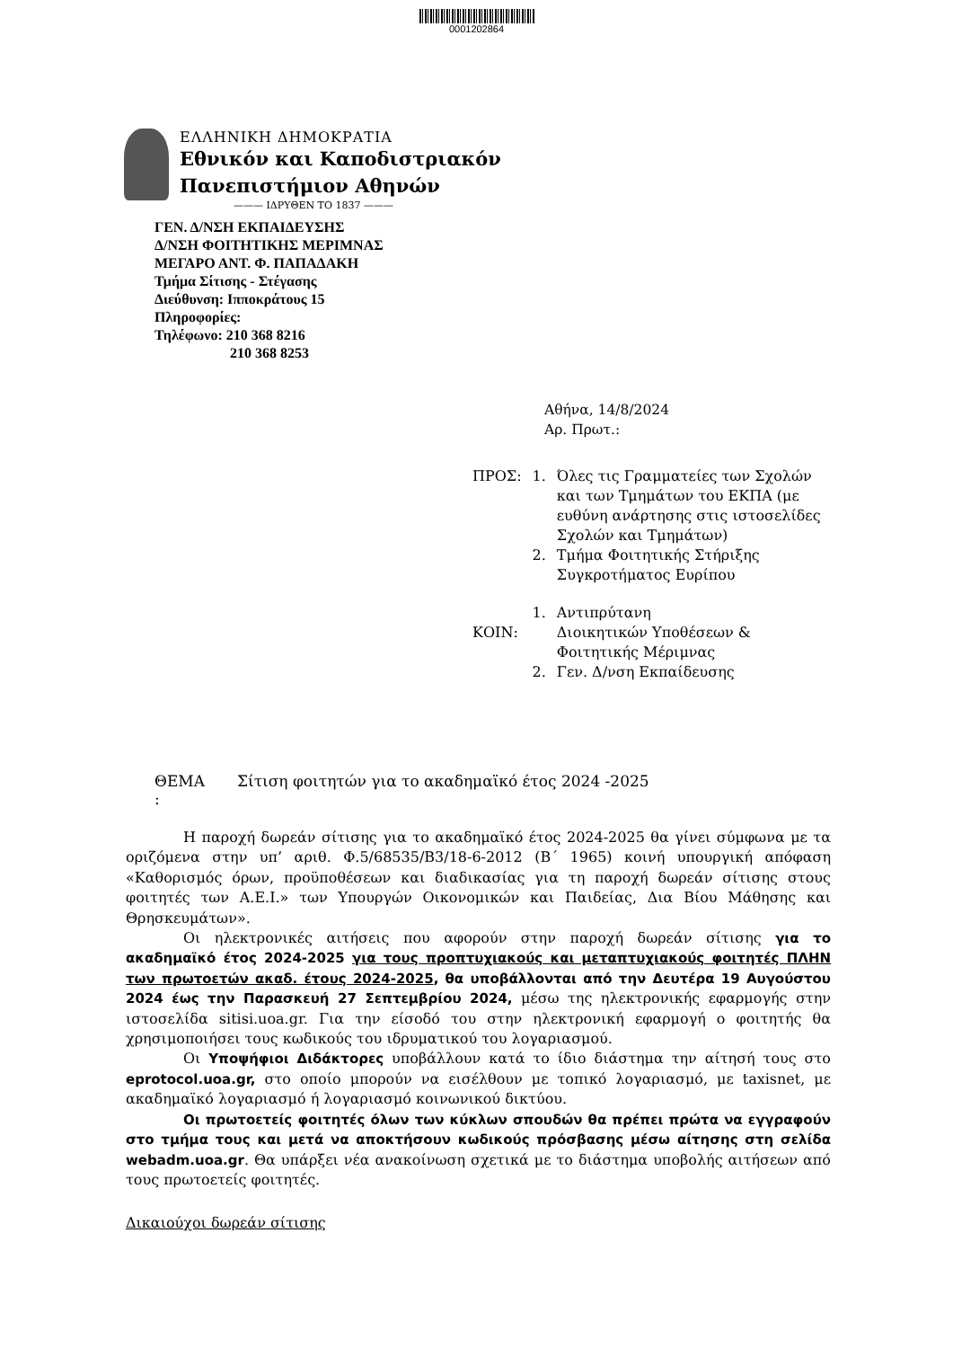0001202864
ΕΛΛΗΝΙΚΗ ΔΗΜΟΚΡΑΤΙΑ
Εθνικόν και Καποδιστριακόν
Πανεπιστήμιον Αθηνών
——— ΙΔΡΥΘΕΝ ΤΟ 1837 ———
ΓΕΝ. Δ/ΝΣΗ ΕΚΠΑΙΔΕΥΣΗΣ
Δ/ΝΣΗ ΦΟΙΤΗΤΙΚΗΣ ΜΕΡΙΜΝΑΣ
ΜΕΓΑΡΟ ΑΝΤ. Φ. ΠΑΠΑΔΑΚΗ
Τμήμα Σίτισης - Στέγασης
Διεύθυνση: Ιπποκράτους 15
Πληροφορίες:
Τηλέφωνο: 210 368 8216
210 368 8253
Αθήνα, 14/8/2024
Αρ. Πρωτ.:
| ΠΡΟΣ: | 1. | Όλες τις Γραμματείες των Σχολών και των Τμημάτων του ΕΚΠΑ (με ευθύνη ανάρτησης στις ιστοσελίδες Σχολών και Τμημάτων) |
| | 2. | Τμήμα Φοιτητικής Στήριξης Συγκροτήματος Ευρίπου |
| ΚΟΙΝ: | 1. | Αντιπρύτανη Διοικητικών Υποθέσεων & Φοιτητικής Μέριμνας |
| | 2. | Γεν. Δ/νση Εκπαίδευσης |
ΘΕΜΑ
:
Σίτιση φοιτητών για το ακαδημαϊκό έτος 2024 -2025
Η παροχή δωρεάν σίτισης για το ακαδημαϊκό έτος 2024-2025 θα γίνει σύμφωνα με τα οριζόμενα στην υπ’ αριθ. Φ.5/68535/Β3/18-6-2012 (Β΄ 1965) κοινή υπουργική απόφαση «Καθορισμός όρων, προϋποθέσεων και διαδικασίας για τη παροχή δωρεάν σίτισης στους φοιτητές των Α.Ε.Ι.» των Υπουργών Οικονομικών και Παιδείας, Δια Βίου Μάθησης και Θρησκευμάτων».
Οι ηλεκτρονικές αιτήσεις που αφορούν στην παροχή δωρεάν σίτισης για το ακαδημαϊκό έτος 2024-2025 για τους προπτυχιακούς και μεταπτυχιακούς φοιτητές ΠΛΗΝ των πρωτοετών ακαδ. έτους 2024-2025, θα υποβάλλονται από την Δευτέρα 19 Αυγούστου 2024 έως την Παρασκευή 27 Σεπτεμβρίου 2024, μέσω της ηλεκτρονικής εφαρμογής στην ιστοσελίδα sitisi.uoa.gr. Για την είσοδό του στην ηλεκτρονική εφαρμογή ο φοιτητής θα χρησιμοποιήσει τους κωδικούς του ιδρυματικού του λογαριασμού.
Οι Υποψήφιοι Διδάκτορες υποβάλλουν κατά το ίδιο διάστημα την αίτησή τους στο eprotocol.uoa.gr, στο οποίο μπορούν να εισέλθουν με τοπικό λογαριασμό, με taxisnet, με ακαδημαϊκό λογαριασμό ή λογαριασμό κοινωνικού δικτύου.
Οι πρωτοετείς φοιτητές όλων των κύκλων σπουδών θα πρέπει πρώτα να εγγραφούν στο τμήμα τους και μετά να αποκτήσουν κωδικούς πρόσβασης μέσω αίτησης στη σελίδα webadm.uoa.gr. Θα υπάρξει νέα ανακοίνωση σχετικά με το διάστημα υποβολής αιτήσεων από τους πρωτοετείς φοιτητές.
Δικαιούχοι δωρεάν σίτισης